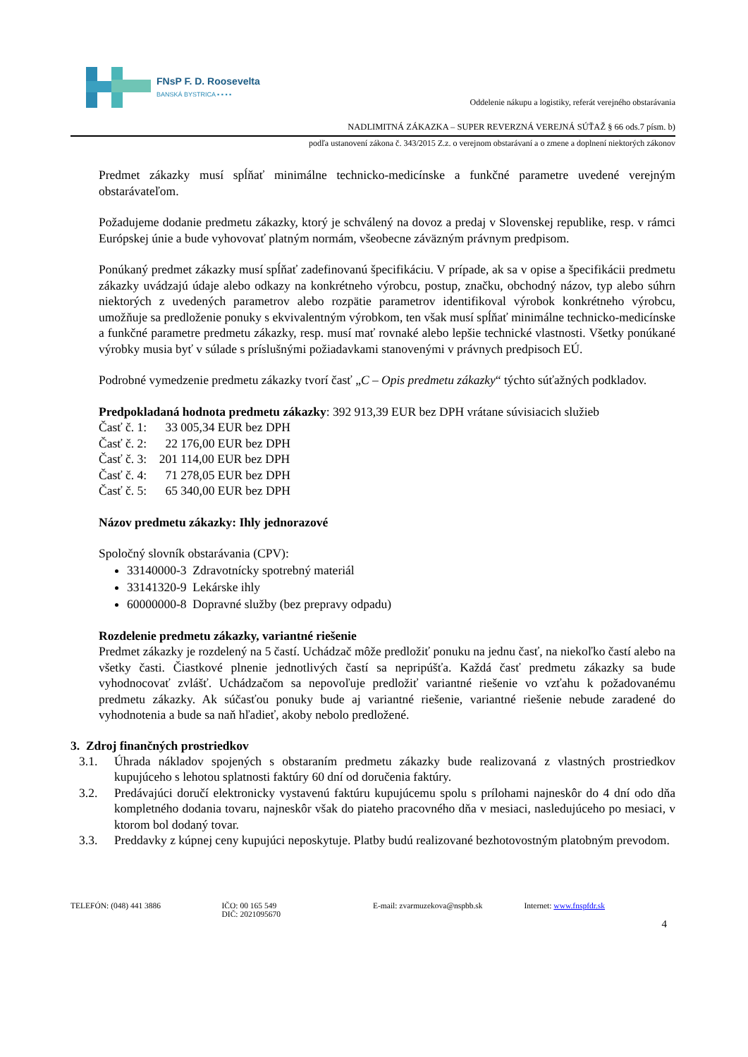FNsP F. D. Roosevelta
BANSKÁ BYSTRICA ▪ ▪ ▪ ▪
Oddelenie nákupu a logistiky, referát verejného obstarávania
NADLIMITNÁ ZÁKAZKA – SUPER REVERZNÁ VEREJNÁ SÚŤAŽ § 66 ods.7 písm. b)
podľa ustanovení zákona č. 343/2015 Z.z. o verejnom obstarávaní a o zmene a doplnení niektorých zákonov
Predmet zákazky musí spĺňať minimálne technicko-medicínske a funkčné parametre uvedené verejným obstarávateľom.
Požadujeme dodanie predmetu zákazky, ktorý je schválený na dovoz a predaj v Slovenskej republike, resp. v rámci Európskej únie a bude vyhovovať platným normám, všeobecne záväzným právnym predpisom.
Ponúkaný predmet zákazky musí spĺňať zadefinovanú špecifikáciu. V prípade, ak sa v opise a špecifikácii predmetu zákazky uvádzajú údaje alebo odkazy na konkrétneho výrobcu, postup, značku, obchodný názov, typ alebo súhrn niektorých z uvedených parametrov alebo rozpätie parametrov identifikoval výrobok konkrétneho výrobcu, umožňuje sa predloženie ponuky s ekvivalentným výrobkom, ten však musí spĺňať minimálne technicko-medicínske a funkčné parametre predmetu zákazky, resp. musí mať rovnaké alebo lepšie technické vlastnosti. Všetky ponúkané výrobky musia byť v súlade s príslušnými požiadavkami stanovenými v právnych predpisoch EÚ.
Podrobné vymedzenie predmetu zákazky tvorí časť „C – Opis predmetu zákazky“ týchto súťažných podkladov.
Predpokladaná hodnota predmetu zákazky: 392 913,39 EUR bez DPH vrátane súvisiacich služieb
Časť č. 1: 33 005,34 EUR bez DPH
Časť č. 2: 22 176,00 EUR bez DPH
Časť č. 3: 201 114,00 EUR bez DPH
Časť č. 4: 71 278,05 EUR bez DPH
Časť č. 5: 65 340,00 EUR bez DPH
Názov predmetu zákazky: Ihly jednorazové
Spoločný slovník obstarávania (CPV):
33140000-3 Zdravotnícky spotrebný materiál
33141320-9 Lekárske ihly
60000000-8 Dopravné služby (bez prepravy odpadu)
Rozdelenie predmetu zákazky, variantné riešenie
Predmet zákazky je rozdelený na 5 častí. Uchádzač môže predložiť ponuku na jednu časť, na niekoľko častí alebo na všetky časti. Čiastkové plnenie jednotlivých častí sa nepripúšťa. Každá časť predmetu zákazky sa bude vyhodnocovať zvlášť. Uchádzačom sa nepovoľuje predložiť variantné riešenie vo vzťahu k požadovanému predmetu zákazky. Ak súčasťou ponuky bude aj variantné riešenie, variantné riešenie nebude zaradené do vyhodnotenia a bude sa naň hľadieť, akoby nebolo predložené.
3. Zdroj finančných prostriedkov
3.1. Úhrada nákladov spojených s obstaraním predmetu zákazky bude realizovaná z vlastných prostriedkov kupujúceho s lehotou splatnosti faktúry 60 dní od doručenia faktúry.
3.2. Predávajúci doručí elektronicky vystavenú faktúru kupujúcemu spolu s prílohami najneskôr do 4 dní odo dňa kompletného dodania tovaru, najneskôr však do piateho pracovného dňa v mesiaci, nasledujúceho po mesiaci, v ktorom bol dodaný tovar.
3.3. Preddavky z kúpnej ceny kupujúci neposkytuje. Platby budú realizované bezhotovostným platobným prevodom.
TELEFÓN: (048) 441 3886 IČO: 00 165 549
DIČ: 2021095670
E-mail: zvarmuzekova@nspbb.sk Internet: www.fnspfdr.sk
4